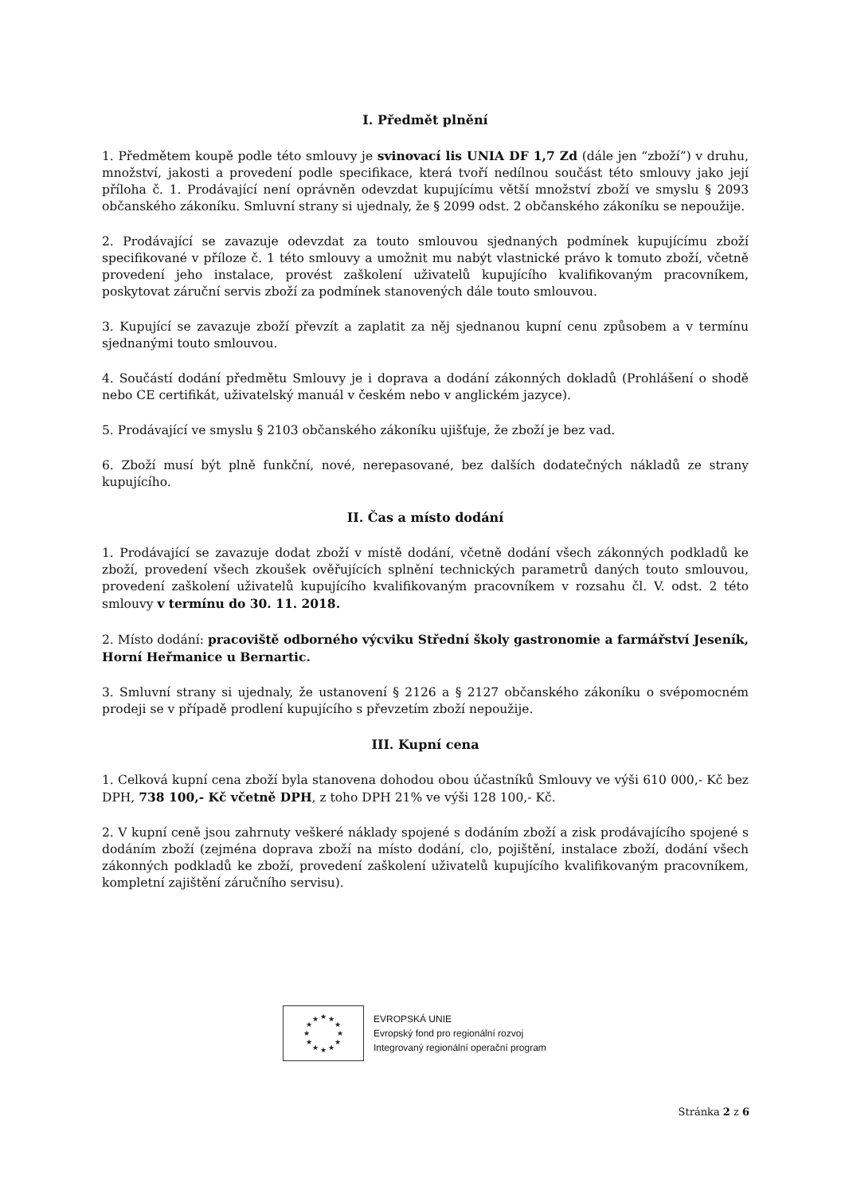I. Předmět plnění
1. Předmětem koupě podle této smlouvy je svinovací lis UNIA DF 1,7 Zd (dále jen “zboží”) v druhu, množství, jakosti a provedení podle specifikace, která tvoří nedílnou součást této smlouvy jako její příloha č. 1. Prodávající není oprávněn odevzdat kupujícímu větší množství zboží ve smyslu § 2093 občanského zákoníku. Smluvní strany si ujednaly, že § 2099 odst. 2 občanského zákoníku se nepoužije.
2. Prodávající se zavazuje odevzdat za touto smlouvou sjednaných podmínek kupujícímu zboží specifikované v příloze č. 1 této smlouvy a umožnit mu nabýt vlastnické právo k tomuto zboží, včetně provedení jeho instalace, provést zaškolení uživatelů kupujícího kvalifikovaným pracovníkem, poskytovat záruční servis zboží za podmínek stanovených dále touto smlouvou.
3. Kupující se zavazuje zboží převzít a zaplatit za něj sjednanou kupní cenu způsobem a v termínu sjednanými touto smlouvou.
4. Součástí dodání předmětu Smlouvy je i doprava a dodání zákonných dokladů (Prohlášení o shodě nebo CE certifikát, uživatelský manuál v českém nebo v anglickém jazyce).
5. Prodávající ve smyslu § 2103 občanského zákoníku ujišťuje, že zboží je bez vad.
6. Zboží musí být plně funkční, nové, nerepasované, bez dalších dodatečných nákladů ze strany kupujícího.
II. Čas a místo dodání
1. Prodávající se zavazuje dodat zboží v místě dodání, včetně dodání všech zákonných podkladů ke zboží, provedení všech zkoušek ověřujících splnění technických parametrů daných touto smlouvou, provedení zaškolení uživatelů kupujícího kvalifikovaným pracovníkem v rozsahu čl. V. odst. 2 této smlouvy v termínu do 30. 11. 2018.
2. Místo dodání: pracoviště odborného výcviku Střední školy gastronomie a farmářství Jeseník, Horní Heřmanice u Bernartic.
3. Smluvní strany si ujednaly, že ustanovení § 2126 a § 2127 občanského zákoníku o svépomocném prodeji se v případě prodlení kupujícího s převzetím zboží nepoužije.
III. Kupní cena
1. Celková kupní cena zboží byla stanovena dohodou obou účastníků Smlouvy ve výši 610 000,- Kč bez DPH, 738 100,- Kč včetně DPH, z toho DPH 21% ve výši 128 100,- Kč.
2. V kupní ceně jsou zahrnuty veškeré náklady spojené s dodáním zboží a zisk prodávajícího spojené s dodáním zboží (zejména doprava zboží na místo dodání, clo, pojištění, instalace zboží, dodání všech zákonných podkladů ke zboží, provedení zaškolení uživatelů kupujícího kvalifikovaným pracovníkem, kompletní zajištění záručního servisu).
★
★
★
★
★
★
★
★
★
★
★
★
EVROPSKÁ UNIE
Evropský fond pro regionální rozvoj
Integrovaný regionální operační program
Stránka 2 z 6